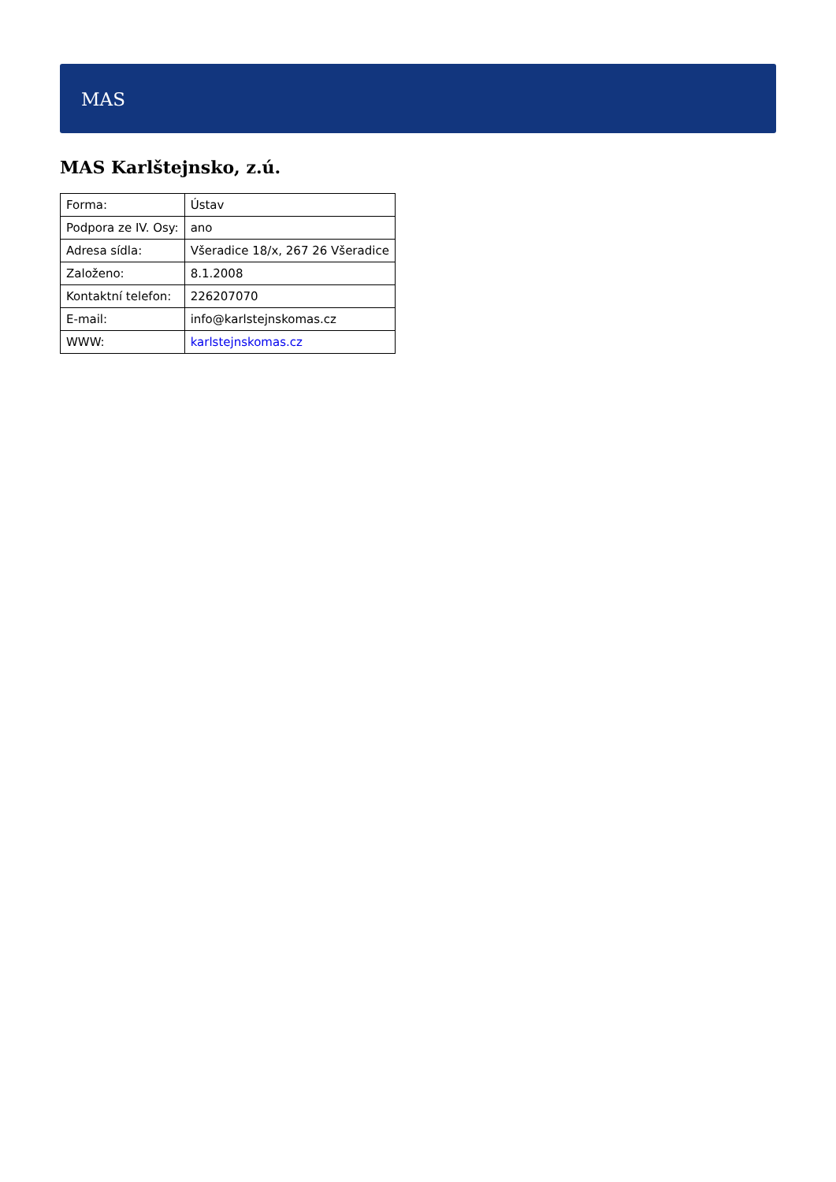MAS
MAS Karlštejnsko, z.ú.
| Forma: | Ústav |
| Podpora ze IV. Osy: | ano |
| Adresa sídla: | Všeradice 18/x, 267 26 Všeradice |
| Založeno: | 8.1.2008 |
| Kontaktní telefon: | 226207070 |
| E-mail: | info@karlstejnskomas.cz |
| WWW: | karlstejnskomas.cz |